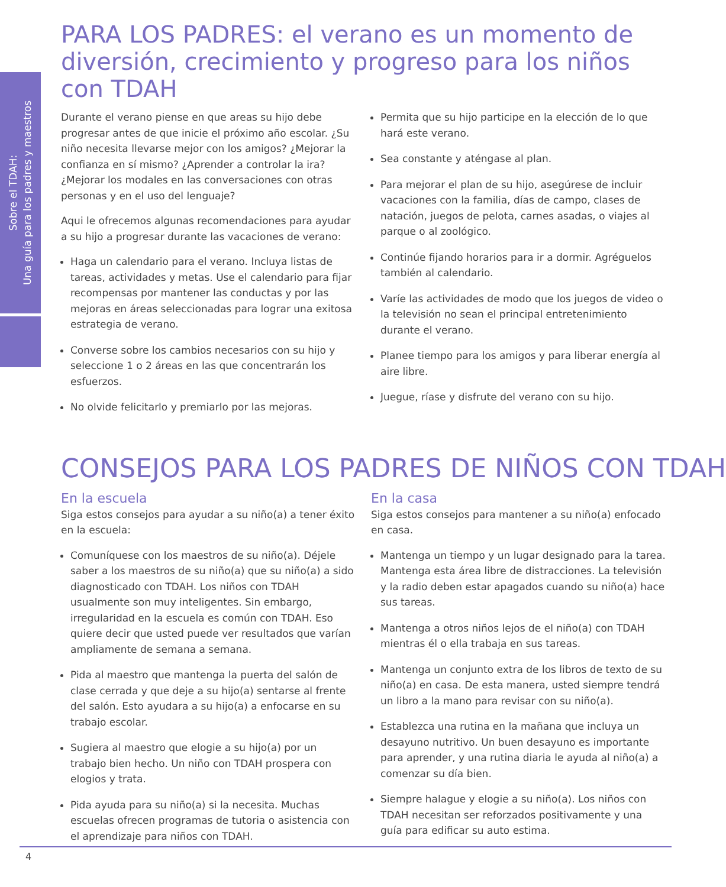Sobre el TDAH:
Una guía para los padres y maestros
PARA LOS PADRES: el verano es un momento de diversión, crecimiento y progreso para los niños con TDAH
Durante el verano piense en que areas su hijo debe progresar antes de que inicie el próximo año escolar. ¿Su niño necesita llevarse mejor con los amigos? ¿Mejorar la confianza en sí mismo? ¿Aprender a controlar la ira? ¿Mejorar los modales en las conversaciones con otras personas y en el uso del lenguaje?
Aqui le ofrecemos algunas recomendaciones para ayudar a su hijo a progresar durante las vacaciones de verano:
Haga un calendario para el verano. Incluya listas de tareas, actividades y metas. Use el calendario para fijar recompensas por mantener las conductas y por las mejoras en áreas seleccionadas para lograr una exitosa estrategia de verano.
Converse sobre los cambios necesarios con su hijo y seleccione 1 o 2 áreas en las que concentrarán los esfuerzos.
No olvide felicitarlo y premiarlo por las mejoras.
Permita que su hijo participe en la elección de lo que hará este verano.
Sea constante y aténgase al plan.
Para mejorar el plan de su hijo, asegúrese de incluir vacaciones con la familia, días de campo, clases de natación, juegos de pelota, carnes asadas, o viajes al parque o al zoológico.
Continúe fijando horarios para ir a dormir. Agréguelos también al calendario.
Varíe las actividades de modo que los juegos de video o la televisión no sean el principal entretenimiento durante el verano.
Planee tiempo para los amigos y para liberar energía al aire libre.
Juegue, ríase y disfrute del verano con su hijo.
CONSEJOS PARA LOS PADRES DE NIÑOS CON TDAH
En la escuela
Siga estos consejos para ayudar a su niño(a) a tener éxito en la escuela:
Comuníquese con los maestros de su niño(a). Déjele saber a los maestros de su niño(a) que su niño(a) a sido diagnosticado con TDAH. Los niños con TDAH usualmente son muy inteligentes. Sin embargo, irregularidad en la escuela es común con TDAH. Eso quiere decir que usted puede ver resultados que varían ampliamente de semana a semana.
Pida al maestro que mantenga la puerta del salón de clase cerrada y que deje a su hijo(a) sentarse al frente del salón. Esto ayudara a su hijo(a) a enfocarse en su trabajo escolar.
Sugiera al maestro que elogie a su hijo(a) por un trabajo bien hecho. Un niño con TDAH prospera con elogios y trata.
Pida ayuda para su niño(a) si la necesita. Muchas escuelas ofrecen programas de tutoria o asistencia con el aprendizaje para niños con TDAH.
En la casa
Siga estos consejos para mantener a su niño(a) enfocado en casa.
Mantenga un tiempo y un lugar designado para la tarea. Mantenga esta área libre de distracciones. La televisión y la radio deben estar apagados cuando su niño(a) hace sus tareas.
Mantenga a otros niños lejos de el niño(a) con TDAH mientras él o ella trabaja en sus tareas.
Mantenga un conjunto extra de los libros de texto de su niño(a) en casa. De esta manera, usted siempre tendrá un libro a la mano para revisar con su niño(a).
Establezca una rutina en la mañana que incluya un desayuno nutritivo. Un buen desayuno es importante para aprender, y una rutina diaria le ayuda al niño(a) a comenzar su día bien.
Siempre halague y elogie a su niño(a). Los niños con TDAH necesitan ser reforzados positivamente y una guía para edificar su auto estima.
4